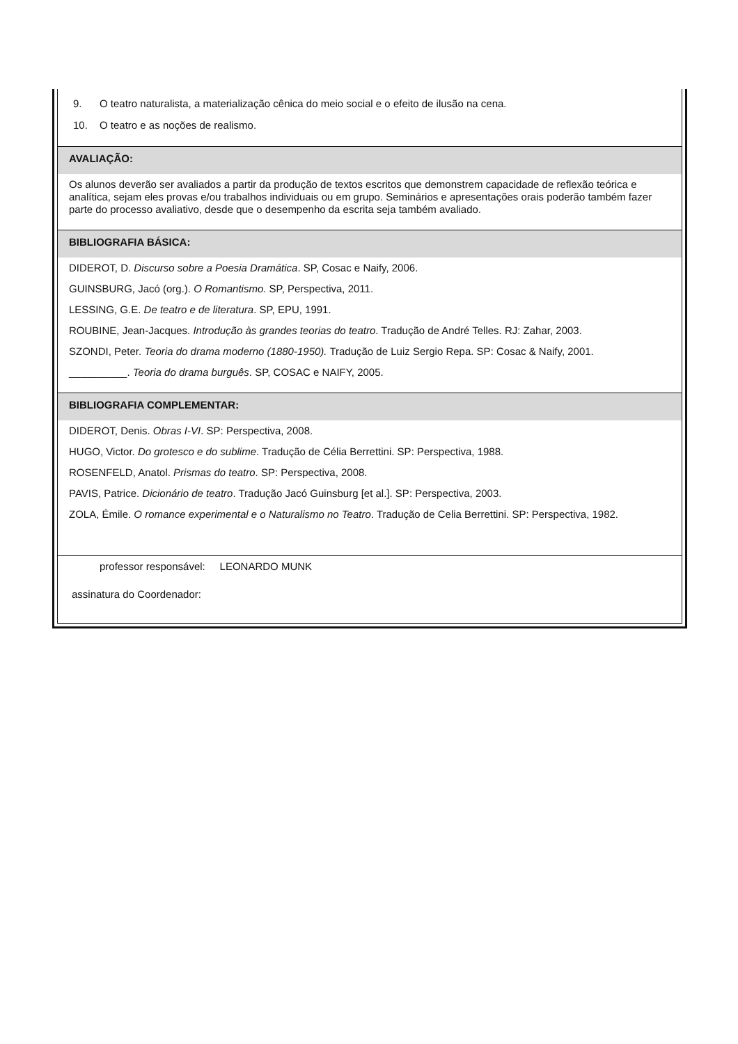9. O teatro naturalista, a materialização cênica do meio social e o efeito de ilusão na cena.
10. O teatro e as noções de realismo.
AVALIAÇÃO:
Os alunos deverão ser avaliados a partir da produção de textos escritos que demonstrem capacidade de reflexão teórica e analítica, sejam eles provas e/ou trabalhos individuais ou em grupo. Seminários e apresentações orais poderão também fazer parte do processo avaliativo, desde que o desempenho da escrita seja também avaliado.
BIBLIOGRAFIA BÁSICA:
DIDEROT, D. Discurso sobre a Poesia Dramática. SP, Cosac e Naify, 2006.
GUINSBURG, Jacó (org.). O Romantismo. SP, Perspectiva, 2011.
LESSING, G.E. De teatro e de literatura. SP, EPU, 1991.
ROUBINE, Jean-Jacques. Introdução às grandes teorias do teatro. Tradução de André Telles. RJ: Zahar, 2003.
SZONDI, Peter. Teoria do drama moderno (1880-1950). Tradução de Luiz Sergio Repa. SP: Cosac & Naify, 2001.
__________. Teoria do drama burguês. SP, COSAC e NAIFY, 2005.
BIBLIOGRAFIA COMPLEMENTAR:
DIDEROT, Denis. Obras I-VI. SP: Perspectiva, 2008.
HUGO, Victor. Do grotesco e do sublime. Tradução de Célia Berrettini. SP: Perspectiva, 1988.
ROSENFELD, Anatol. Prismas do teatro. SP: Perspectiva, 2008.
PAVIS, Patrice. Dicionário de teatro. Tradução Jacó Guinsburg [et al.]. SP: Perspectiva, 2003.
ZOLA, Émile. O romance experimental e o Naturalismo no Teatro. Tradução de Celia Berrettini. SP: Perspectiva, 1982.
professor responsável: LEONARDO MUNK
assinatura do Coordenador: